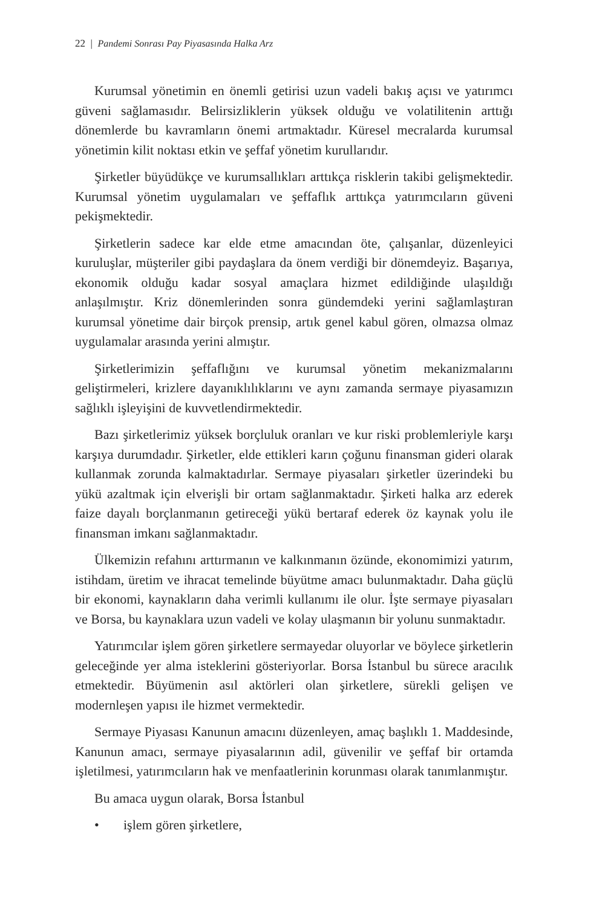22 | Pandemi Sonrası Pay Piyasasında Halka Arz
Kurumsal yönetimin en önemli getirisi uzun vadeli bakış açısı ve yatırımcı güveni sağlamasıdır. Belirsizliklerin yüksek olduğu ve volatilitenin arttığı dönemlerde bu kavramların önemi artmaktadır. Küresel mecralarda kurumsal yönetimin kilit noktası etkin ve şeffaf yönetim kurullarıdır.
Şirketler büyüdükçe ve kurumsallıkları arttıkça risklerin takibi gelişmektedir. Kurumsal yönetim uygulamaları ve şeffaflık arttıkça yatırımcıların güveni pekişmektedir.
Şirketlerin sadece kar elde etme amacından öte, çalışanlar, düzenleyici kuruluşlar, müşteriler gibi paydaşlara da önem verdiği bir dönemdeyiz. Başarıya, ekonomik olduğu kadar sosyal amaçlara hizmet edildiğinde ulaşıldığı anlaşılmıştır. Kriz dönemlerinden sonra gündemdeki yerini sağlamlaştıran kurumsal yönetime dair birçok prensip, artık genel kabul gören, olmazsa olmaz uygulamalar arasında yerini almıştır.
Şirketlerimizin şeffaflığını ve kurumsal yönetim mekanizmalarını geliştirmeleri, krizlere dayanıklılıklarını ve aynı zamanda sermaye piyasamızın sağlıklı işleyişini de kuvvetlendirmektedir.
Bazı şirketlerimiz yüksek borçluluk oranları ve kur riski problemleriyle karşı karşıya durumdadır. Şirketler, elde ettikleri karın çoğunu finansman gideri olarak kullanmak zorunda kalmaktadırlar. Sermaye piyasaları şirketler üzerindeki bu yükü azaltmak için elverişli bir ortam sağlanmaktadır. Şirketi halka arz ederek faize dayalı borçlanmanın getireceği yükü bertaraf ederek öz kaynak yolu ile finansman imkanı sağlanmaktadır.
Ülkemizin refahını arttırmanın ve kalkınmanın özünde, ekonomimizi yatırım, istihdam, üretim ve ihracat temelinde büyütme amacı bulunmaktadır. Daha güçlü bir ekonomi, kaynakların daha verimli kullanımı ile olur. İşte sermaye piyasaları ve Borsa, bu kaynaklara uzun vadeli ve kolay ulaşmanın bir yolunu sunmaktadır.
Yatırımcılar işlem gören şirketlere sermayedar oluyorlar ve böylece şirketlerin geleceğinde yer alma isteklerini gösteriyorlar. Borsa İstanbul bu sürece aracılık etmektedir. Büyümenin asıl aktörleri olan şirketlere, sürekli gelişen ve modernleşen yapısı ile hizmet vermektedir.
Sermaye Piyasası Kanunun amacını düzenleyen, amaç başlıklı 1. Maddesinde, Kanunun amacı, sermaye piyasalarının adil, güvenilir ve şeffaf bir ortamda işletilmesi, yatırımcıların hak ve menfaatlerinin korunması olarak tanımlanmıştır.
Bu amaca uygun olarak, Borsa İstanbul
• işlem gören şirketlere,